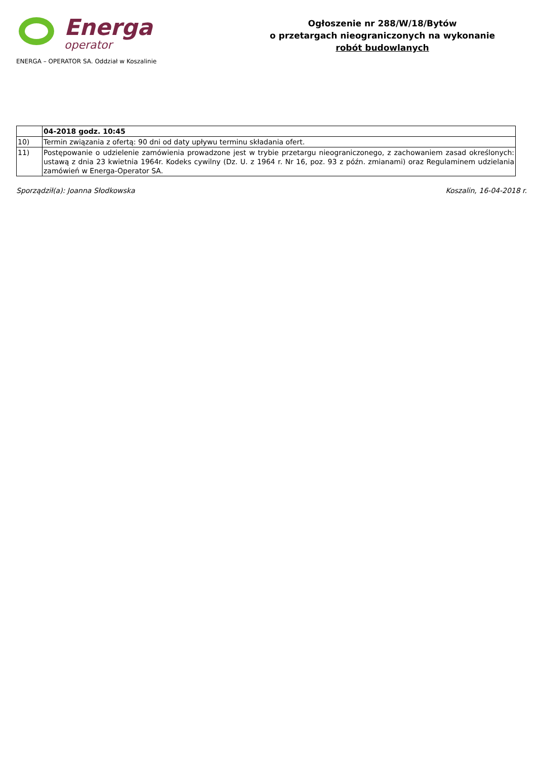Energa
operator
ENERGA – OPERATOR SA. Oddział w Koszalinie
Ogłoszenie nr 288/W/18/Bytów
o przetargach nieograniczonych na wykonanie
robót budowlanych
| | 04-2018 godz. 10:45 |
| 10) | Termin związania z ofertą: 90 dni od daty upływu terminu składania ofert. |
| 11) | Postępowanie o udzielenie zamówienia prowadzone jest w trybie przetargu nieograniczonego, z zachowaniem zasad określonych: ustawą z dnia 23 kwietnia 1964r. Kodeks cywilny (Dz. U. z 1964 r. Nr 16, poz. 93 z późn. zmianami) oraz Regulaminem udzielania zamówień w Energa-Operator SA. |
Sporządził(a): Joanna Słodkowska Koszalin, 16-04-2018 r.